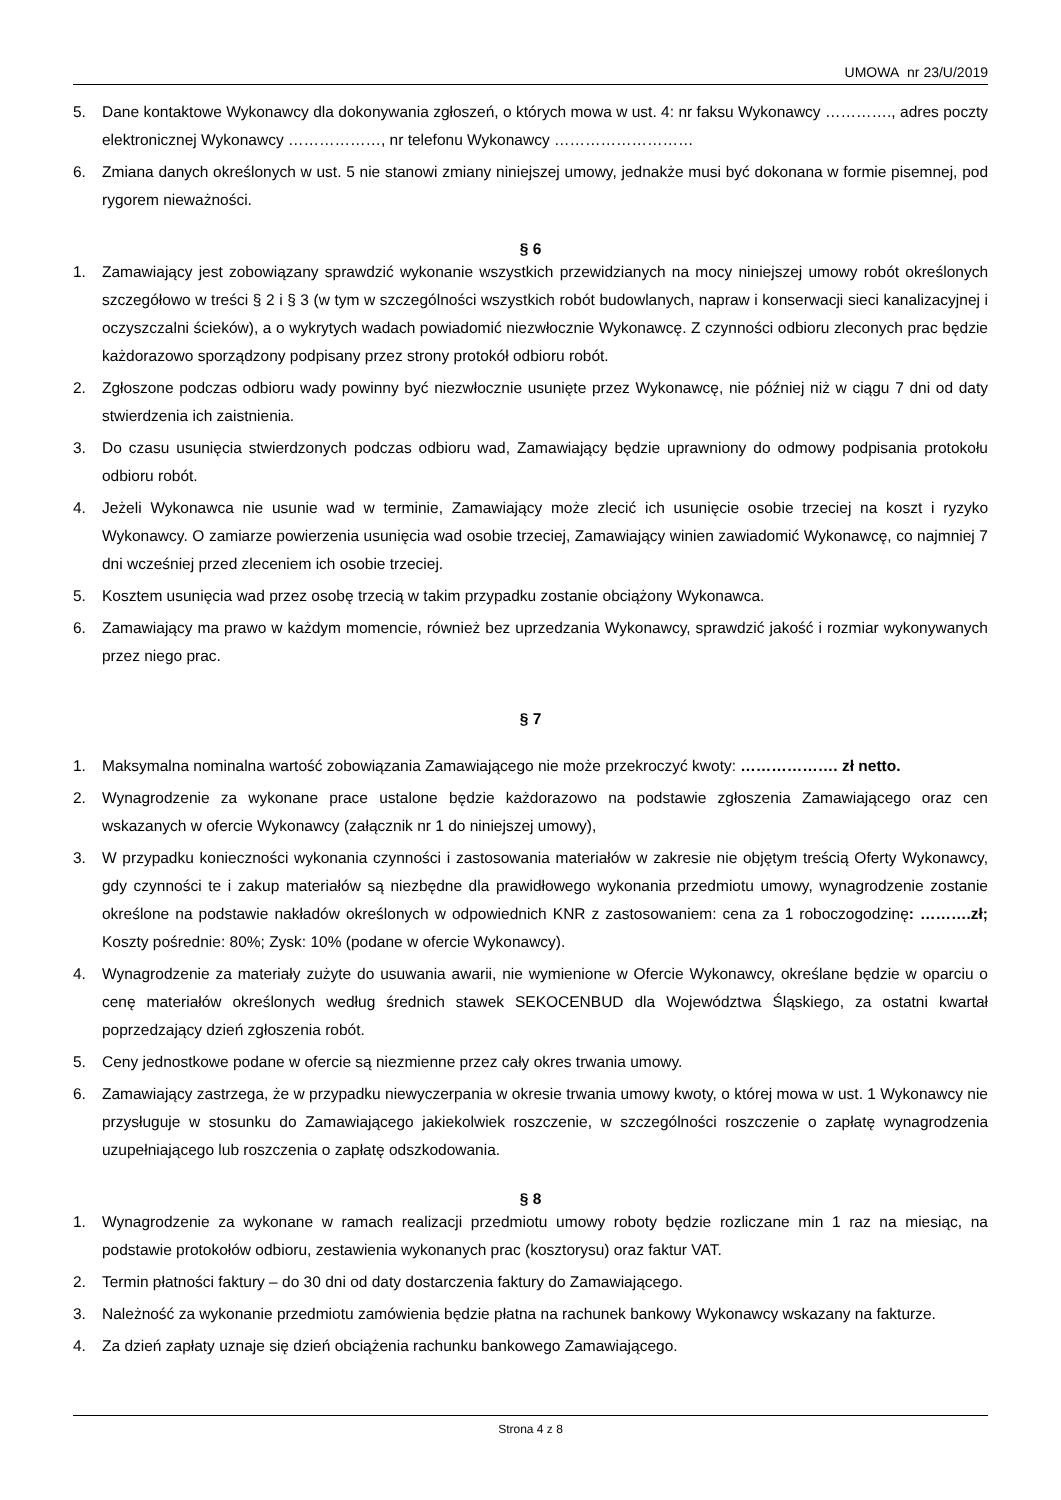UMOWA nr 23/U/2019
5. Dane kontaktowe Wykonawcy dla dokonywania zgłoszeń, o których mowa w ust. 4: nr faksu Wykonawcy …………., adres poczty elektronicznej Wykonawcy ………………, nr telefonu Wykonawcy ………………………
6. Zmiana danych określonych w ust. 5 nie stanowi zmiany niniejszej umowy, jednakże musi być dokonana w formie pisemnej, pod rygorem nieważności.
§ 6
1. Zamawiający jest zobowiązany sprawdzić wykonanie wszystkich przewidzianych na mocy niniejszej umowy robót określonych szczegółowo w treści § 2 i § 3 (w tym w szczególności wszystkich robót budowlanych, napraw i konserwacji sieci kanalizacyjnej i oczyszczalni ścieków), a o wykrytych wadach powiadomić niezwłocznie Wykonawcę. Z czynności odbioru zleconych prac będzie każdorazowo sporządzony podpisany przez strony protokół odbioru robót.
2. Zgłoszone podczas odbioru wady powinny być niezwłocznie usunięte przez Wykonawcę, nie później niż w ciągu 7 dni od daty stwierdzenia ich zaistnienia.
3. Do czasu usunięcia stwierdzonych podczas odbioru wad, Zamawiający będzie uprawniony do odmowy podpisania protokołu odbioru robót.
4. Jeżeli Wykonawca nie usunie wad w terminie, Zamawiający może zlecić ich usunięcie osobie trzeciej na koszt i ryzyko Wykonawcy. O zamiarze powierzenia usunięcia wad osobie trzeciej, Zamawiający winien zawiadomić Wykonawcę, co najmniej 7 dni wcześniej przed zleceniem ich osobie trzeciej.
5. Kosztem usunięcia wad przez osobę trzecią w takim przypadku zostanie obciążony Wykonawca.
6. Zamawiający ma prawo w każdym momencie, również bez uprzedzania Wykonawcy, sprawdzić jakość i rozmiar wykonywanych przez niego prac.
§ 7
1. Maksymalna nominalna wartość zobowiązania Zamawiającego nie może przekroczyć kwoty: ………………. zł netto.
2. Wynagrodzenie za wykonane prace ustalone będzie każdorazowo na podstawie zgłoszenia Zamawiającego oraz cen wskazanych w ofercie Wykonawcy (załącznik nr 1 do niniejszej umowy),
3. W przypadku konieczności wykonania czynności i zastosowania materiałów w zakresie nie objętym treścią Oferty Wykonawcy, gdy czynności te i zakup materiałów są niezbędne dla prawidłowego wykonania przedmiotu umowy, wynagrodzenie zostanie określone na podstawie nakładów określonych w odpowiednich KNR z zastosowaniem: cena za 1 roboczogodzinę: ……….zł; Koszty pośrednie: 80%; Zysk: 10% (podane w ofercie Wykonawcy).
4. Wynagrodzenie za materiały zużyte do usuwania awarii, nie wymienione w Ofercie Wykonawcy, określane będzie w oparciu o cenę materiałów określonych według średnich stawek SEKOCENBUD dla Województwa Śląskiego, za ostatni kwartał poprzedzający dzień zgłoszenia robót.
5. Ceny jednostkowe podane w ofercie są niezmienne przez cały okres trwania umowy.
6. Zamawiający zastrzega, że w przypadku niewyczerpania w okresie trwania umowy kwoty, o której mowa w ust. 1 Wykonawcy nie przysługuje w stosunku do Zamawiającego jakiekolwiek roszczenie, w szczególności roszczenie o zapłatę wynagrodzenia uzupełniającego lub roszczenia o zapłatę odszkodowania.
§ 8
1. Wynagrodzenie za wykonane w ramach realizacji przedmiotu umowy roboty będzie rozliczane min 1 raz na miesiąc, na podstawie protokołów odbioru, zestawienia wykonanych prac (kosztorysu) oraz faktur VAT.
2. Termin płatności faktury – do 30 dni od daty dostarczenia faktury do Zamawiającego.
3. Należność za wykonanie przedmiotu zamówienia będzie płatna na rachunek bankowy Wykonawcy wskazany na fakturze.
4. Za dzień zapłaty uznaje się dzień obciążenia rachunku bankowego Zamawiającego.
Strona 4 z 8